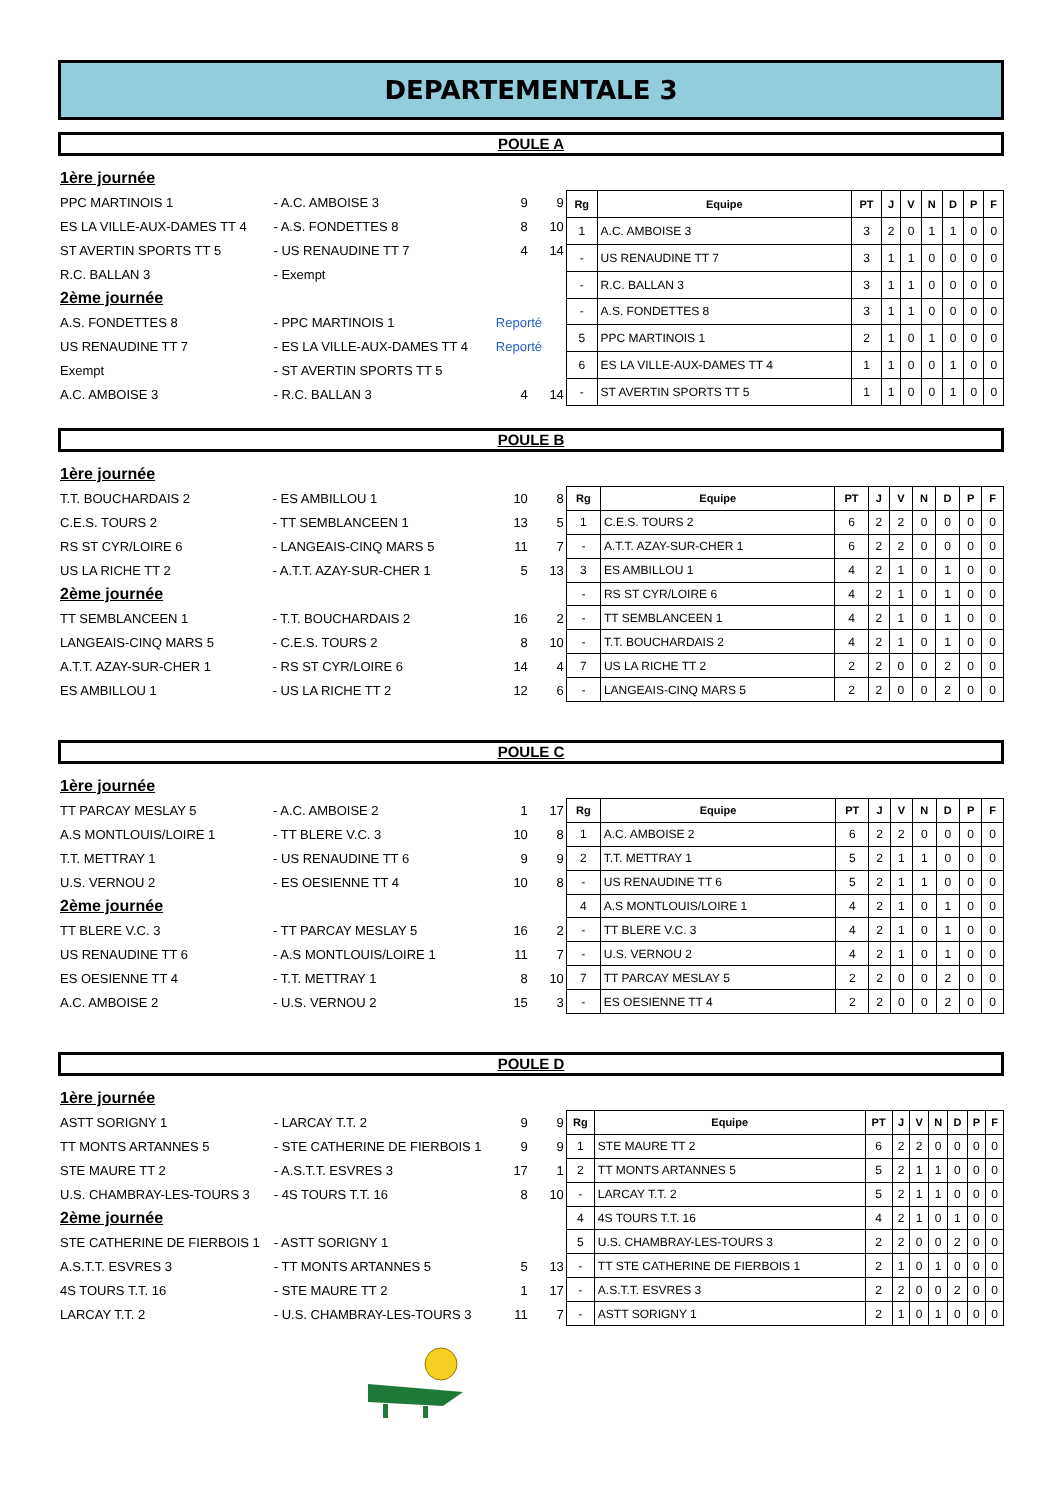DEPARTEMENTALE 3
POULE A
| 1ère journée | | | |
| PPC MARTINOIS 1 | - A.C. AMBOISE 3 | 9 | 9 |
| ES LA VILLE-AUX-DAMES TT 4 | - A.S. FONDETTES 8 | 8 | 10 |
| ST AVERTIN SPORTS TT 5 | - US RENAUDINE TT 7 | 4 | 14 |
| R.C. BALLAN 3 | - Exempt | | |
| 2ème journée | | | |
| A.S. FONDETTES 8 | - PPC MARTINOIS 1 | Reporté | |
| US RENAUDINE TT 7 | - ES LA VILLE-AUX-DAMES TT 4 | Reporté | |
| Exempt | - ST AVERTIN SPORTS TT 5 | | |
| A.C. AMBOISE 3 | - R.C. BALLAN 3 | 4 | 14 |
| Rg | Equipe | PT | J | V | N | D | P | F |
| --- | --- | --- | --- | --- | --- | --- | --- | --- |
| 1 | A.C. AMBOISE 3 | 3 | 2 | 0 | 1 | 1 | 0 | 0 |
| - | US RENAUDINE TT 7 | 3 | 1 | 1 | 0 | 0 | 0 | 0 |
| - | R.C. BALLAN 3 | 3 | 1 | 1 | 0 | 0 | 0 | 0 |
| - | A.S. FONDETTES 8 | 3 | 1 | 1 | 0 | 0 | 0 | 0 |
| 5 | PPC MARTINOIS 1 | 2 | 1 | 0 | 1 | 0 | 0 | 0 |
| 6 | ES LA VILLE-AUX-DAMES TT 4 | 1 | 1 | 0 | 0 | 1 | 0 | 0 |
| - | ST AVERTIN SPORTS TT 5 | 1 | 1 | 0 | 0 | 1 | 0 | 0 |
POULE B
| 1ère journée | | | |
| T.T. BOUCHARDAIS 2 | - ES AMBILLOU 1 | 10 | 8 |
| C.E.S. TOURS 2 | - TT SEMBLANCEEN 1 | 13 | 5 |
| RS ST CYR/LOIRE 6 | - LANGEAIS-CINQ MARS 5 | 11 | 7 |
| US LA RICHE TT 2 | - A.T.T. AZAY-SUR-CHER 1 | 5 | 13 |
| 2ème journée | | | |
| TT SEMBLANCEEN 1 | - T.T. BOUCHARDAIS 2 | 16 | 2 |
| LANGEAIS-CINQ MARS 5 | - C.E.S. TOURS 2 | 8 | 10 |
| A.T.T. AZAY-SUR-CHER 1 | - RS ST CYR/LOIRE 6 | 14 | 4 |
| ES AMBILLOU 1 | - US LA RICHE TT 2 | 12 | 6 |
| Rg | Equipe | PT | J | V | N | D | P | F |
| --- | --- | --- | --- | --- | --- | --- | --- | --- |
| 1 | C.E.S. TOURS 2 | 6 | 2 | 2 | 0 | 0 | 0 | 0 |
| - | A.T.T. AZAY-SUR-CHER 1 | 6 | 2 | 2 | 0 | 0 | 0 | 0 |
| 3 | ES AMBILLOU 1 | 4 | 2 | 1 | 0 | 1 | 0 | 0 |
| - | RS ST CYR/LOIRE 6 | 4 | 2 | 1 | 0 | 1 | 0 | 0 |
| - | TT SEMBLANCEEN 1 | 4 | 2 | 1 | 0 | 1 | 0 | 0 |
| - | T.T. BOUCHARDAIS 2 | 4 | 2 | 1 | 0 | 1 | 0 | 0 |
| 7 | US LA RICHE TT 2 | 2 | 2 | 0 | 0 | 2 | 0 | 0 |
| - | LANGEAIS-CINQ MARS 5 | 2 | 2 | 0 | 0 | 2 | 0 | 0 |
POULE C
| 1ère journée | | | |
| TT PARCAY MESLAY 5 | - A.C. AMBOISE 2 | 1 | 17 |
| A.S MONTLOUIS/LOIRE 1 | - TT BLERE V.C. 3 | 10 | 8 |
| T.T. METTRAY 1 | - US RENAUDINE TT 6 | 9 | 9 |
| U.S. VERNOU 2 | - ES OESIENNE TT 4 | 10 | 8 |
| 2ème journée | | | |
| TT BLERE V.C. 3 | - TT PARCAY MESLAY 5 | 16 | 2 |
| US RENAUDINE TT 6 | - A.S MONTLOUIS/LOIRE 1 | 11 | 7 |
| ES OESIENNE TT 4 | - T.T. METTRAY 1 | 8 | 10 |
| A.C. AMBOISE 2 | - U.S. VERNOU 2 | 15 | 3 |
| Rg | Equipe | PT | J | V | N | D | P | F |
| --- | --- | --- | --- | --- | --- | --- | --- | --- |
| 1 | A.C. AMBOISE 2 | 6 | 2 | 2 | 0 | 0 | 0 | 0 |
| 2 | T.T. METTRAY 1 | 5 | 2 | 1 | 1 | 0 | 0 | 0 |
| - | US RENAUDINE TT 6 | 5 | 2 | 1 | 1 | 0 | 0 | 0 |
| 4 | A.S MONTLOUIS/LOIRE 1 | 4 | 2 | 1 | 0 | 1 | 0 | 0 |
| - | TT BLERE V.C. 3 | 4 | 2 | 1 | 0 | 1 | 0 | 0 |
| - | U.S. VERNOU 2 | 4 | 2 | 1 | 0 | 1 | 0 | 0 |
| 7 | TT PARCAY MESLAY 5 | 2 | 2 | 0 | 0 | 2 | 0 | 0 |
| - | ES OESIENNE TT 4 | 2 | 2 | 0 | 0 | 2 | 0 | 0 |
POULE D
| 1ère journée | | | |
| ASTT SORIGNY 1 | - LARCAY T.T. 2 | 9 | 9 |
| TT MONTS ARTANNES 5 | - STE CATHERINE DE FIERBOIS 1 | 9 | 9 |
| STE MAURE TT 2 | - A.S.T.T. ESVRES 3 | 17 | 1 |
| U.S. CHAMBRAY-LES-TOURS 3 | - 4S TOURS T.T. 16 | 8 | 10 |
| 2ème journée | | | |
| STE CATHERINE DE FIERBOIS 1 | - ASTT SORIGNY 1 | | |
| A.S.T.T. ESVRES 3 | - TT MONTS ARTANNES 5 | 5 | 13 |
| 4S TOURS T.T. 16 | - STE MAURE TT 2 | 1 | 17 |
| LARCAY T.T. 2 | - U.S. CHAMBRAY-LES-TOURS 3 | 11 | 7 |
| Rg | Equipe | PT | J | V | N | D | P | F |
| --- | --- | --- | --- | --- | --- | --- | --- | --- |
| 1 | STE MAURE TT 2 | 6 | 2 | 2 | 0 | 0 | 0 | 0 |
| 2 | TT MONTS ARTANNES 5 | 5 | 2 | 1 | 1 | 0 | 0 | 0 |
| - | LARCAY T.T. 2 | 5 | 2 | 1 | 1 | 0 | 0 | 0 |
| 4 | 4S TOURS T.T. 16 | 4 | 2 | 1 | 0 | 1 | 0 | 0 |
| 5 | U.S. CHAMBRAY-LES-TOURS 3 | 2 | 2 | 0 | 0 | 2 | 0 | 0 |
| - | TT STE CATHERINE DE FIERBOIS 1 | 2 | 1 | 0 | 1 | 0 | 0 | 0 |
| - | A.S.T.T. ESVRES 3 | 2 | 2 | 0 | 0 | 2 | 0 | 0 |
| - | ASTT SORIGNY 1 | 2 | 1 | 0 | 1 | 0 | 0 | 0 |